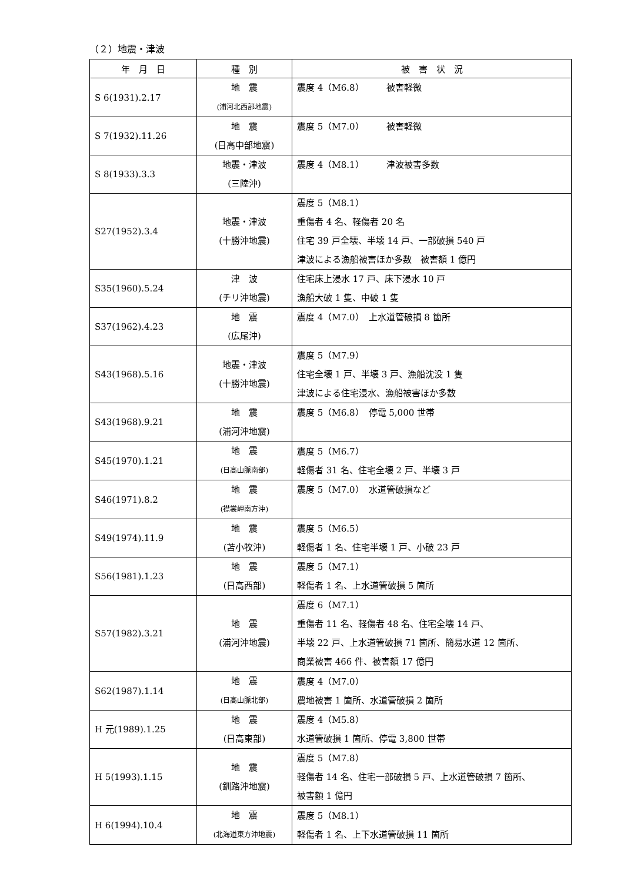（２）地震・津波
| 年 月 日 | 種 別 | 被 害 状 況 |
| --- | --- | --- |
| S 6(1931).2.17 | 地 震 (浦河北西部地震) | 震度 4（M6.8） 被害軽微 |
| S 7(1932).11.26 | 地 震 (日高中部地震) | 震度 5（M7.0） 被害軽微 |
| S 8(1933).3.3 | 地震・津波 (三陸沖) | 震度 4（M8.1） 津波被害多数 |
| S27(1952).3.4 | 地震・津波 (十勝沖地震) | 震度 5（M8.1） 重傷者 4 名、軽傷者 20 名 住宅 39 戸全壊、半壊 14 戸、一部破損 540 戸 津波による漁船被害ほか多数 被害額 1 億円 |
| S35(1960).5.24 | 津 波 (チリ沖地震) | 住宅床上浸水 17 戸、床下浸水 10 戸 漁船大破 1 隻、中破 1 隻 |
| S37(1962).4.23 | 地 震 (広尾沖) | 震度 4（M7.0） 上水道管破損 8 箇所 |
| S43(1968).5.16 | 地震・津波 (十勝沖地震) | 震度 5（M7.9） 住宅全壊 1 戸、半壊 3 戸、漁船沈没 1 隻 津波による住宅浸水、漁船被害ほか多数 |
| S43(1968).9.21 | 地 震 (浦河沖地震) | 震度 5（M6.8） 停電 5,000 世帯 |
| S45(1970).1.21 | 地 震 (日高山脈南部) | 震度 5（M6.7） 軽傷者 31 名、住宅全壊 2 戸、半壊 3 戸 |
| S46(1971).8.2 | 地 震 (襟裳岬南方沖) | 震度 5（M7.0） 水道管破損など |
| S49(1974).11.9 | 地 震 (苫小牧沖) | 震度 5（M6.5） 軽傷者 1 名、住宅半壊 1 戸、小破 23 戸 |
| S56(1981).1.23 | 地 震 (日高西部) | 震度 5（M7.1） 軽傷者 1 名、上水道管破損 5 箇所 |
| S57(1982).3.21 | 地 震 (浦河沖地震) | 震度 6（M7.1） 重傷者 11 名、軽傷者 48 名、住宅全壊 14 戸、 半壊 22 戸、上水道管破損 71 箇所、簡易水道 12 箇所、 商業被害 466 件、被害額 17 億円 |
| S62(1987).1.14 | 地 震 (日高山脈北部) | 震度 4（M7.0） 農地被害 1 箇所、水道管破損 2 箇所 |
| H 元(1989).1.25 | 地 震 (日高東部) | 震度 4（M5.8） 水道管破損 1 箇所、停電 3,800 世帯 |
| H 5(1993).1.15 | 地 震 (釧路沖地震) | 震度 5（M7.8） 軽傷者 14 名、住宅一部破損 5 戸、上水道管破損 7 箇所、 被害額 1 億円 |
| H 6(1994).10.4 | 地 震 (北海道東方沖地震) | 震度 5（M8.1） 軽傷者 1 名、上下水道管破損 11 箇所 |